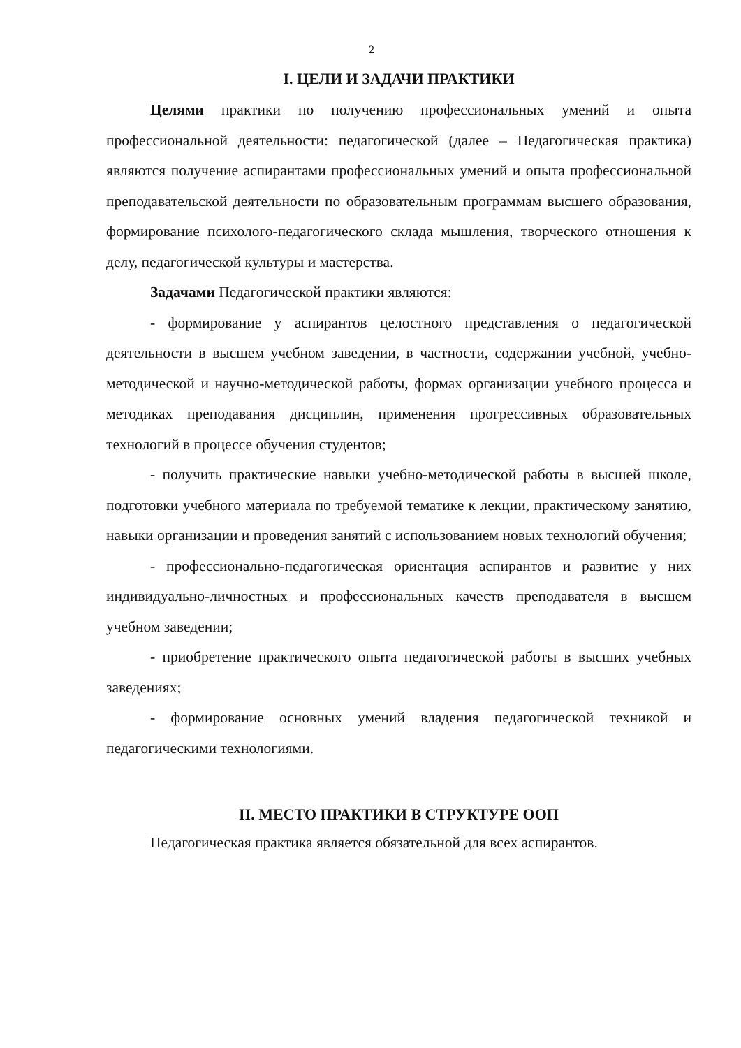2
I. ЦЕЛИ И ЗАДАЧИ ПРАКТИКИ
Целями практики по получению профессиональных умений и опыта профессиональной деятельности: педагогической (далее – Педагогическая практика) являются получение аспирантами профессиональных умений и опыта профессиональной преподавательской деятельности по образовательным программам высшего образования, формирование психолого-педагогического склада мышления, творческого отношения к делу, педагогической культуры и мастерства.
Задачами Педагогической практики являются:
- формирование у аспирантов целостного представления о педагогической деятельности в высшем учебном заведении, в частности, содержании учебной, учебно-методической и научно-методической работы, формах организации учебного процесса и методиках преподавания дисциплин, применения прогрессивных образовательных технологий в процессе обучения студентов;
- получить практические навыки учебно-методической работы в высшей школе, подготовки учебного материала по требуемой тематике к лекции, практическому занятию, навыки организации и проведения занятий с использованием новых технологий обучения;
- профессионально-педагогическая ориентация аспирантов и развитие у них индивидуально-личностных и профессиональных качеств преподавателя в высшем учебном заведении;
- приобретение практического опыта педагогической работы в высших учебных заведениях;
- формирование основных умений владения педагогической техникой и педагогическими технологиями.
II. МЕСТО ПРАКТИКИ В СТРУКТУРЕ ООП
Педагогическая практика является обязательной для всех аспирантов.